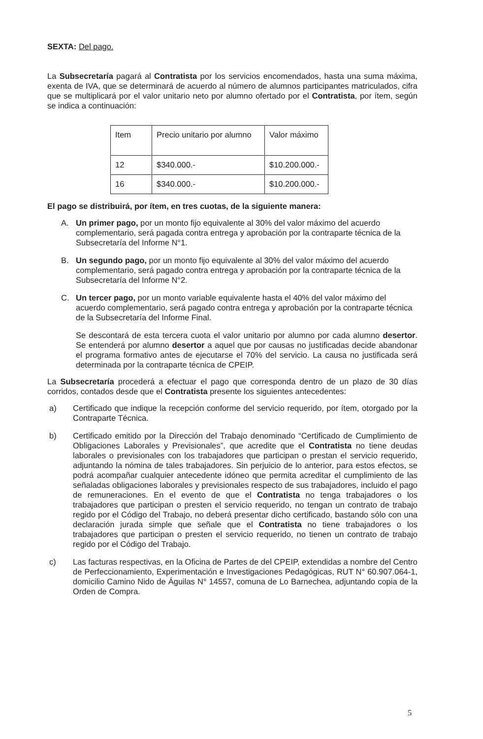SEXTA: Del pago.
La Subsecretaría pagará al Contratista por los servicios encomendados, hasta una suma máxima, exenta de IVA, que se determinará de acuerdo al número de alumnos participantes matriculados, cifra que se multiplicará por el valor unitario neto por alumno ofertado por el Contratista, por ítem, según se indica a continuación:
| Item | Precio unitario por alumno | Valor máximo |
| 12 | $340.000.- | $10.200.000.- |
| 16 | $340.000.- | $10.200.000.- |
El pago se distribuirá, por ítem, en tres cuotas, de la siguiente manera:
A. Un primer pago, por un monto fijo equivalente al 30% del valor máximo del acuerdo complementario, será pagada contra entrega y aprobación por la contraparte técnica de la Subsecretaría del Informe N°1.
B. Un segundo pago, por un monto fijo equivalente al 30% del valor máximo del acuerdo complementario, será pagado contra entrega y aprobación por la contraparte técnica de la Subsecretaría del Informe N°2.
C. Un tercer pago, por un monto variable equivalente hasta el 40% del valor máximo del acuerdo complementario, será pagado contra entrega y aprobación por la contraparte técnica de la Subsecretaría del Informe Final.
Se descontará de esta tercera cuota el valor unitario por alumno por cada alumno desertor. Se entenderá por alumno desertor a aquel que por causas no justificadas decide abandonar el programa formativo antes de ejecutarse el 70% del servicio. La causa no justificada será determinada por la contraparte técnica de CPEIP.
La Subsecretaría procederá a efectuar el pago que corresponda dentro de un plazo de 30 días corridos, contados desde que el Contratista presente los siguientes antecedentes:
a) Certificado que indique la recepción conforme del servicio requerido, por ítem, otorgado por la Contraparte Técnica.
b) Certificado emitido por la Dirección del Trabajo denominado “Certificado de Cumplimiento de Obligaciones Laborales y Previsionales”, que acredite que el Contratista no tiene deudas laborales o previsionales con los trabajadores que participan o prestan el servicio requerido, adjuntando la nómina de tales trabajadores. Sin perjuicio de lo anterior, para estos efectos, se podrá acompañar cualquier antecedente idóneo que permita acreditar el cumplimiento de las señaladas obligaciones laborales y previsionales respecto de sus trabajadores, incluido el pago de remuneraciones. En el evento de que el Contratista no tenga trabajadores o los trabajadores que participan o presten el servicio requerido, no tengan un contrato de trabajo regido por el Código del Trabajo, no deberá presentar dicho certificado, bastando sólo con una declaración jurada simple que señale que el Contratista no tiene trabajadores o los trabajadores que participan o presten el servicio requerido, no tienen un contrato de trabajo regido por el Código del Trabajo.
c) Las facturas respectivas, en la Oficina de Partes de del CPEIP, extendidas a nombre del Centro de Perfeccionamiento, Experimentación e Investigaciones Pedagógicas, RUT N° 60.907.064-1, domicilio Camino Nido de Águilas N° 14557, comuna de Lo Barnechea, adjuntando copia de la Orden de Compra.
5